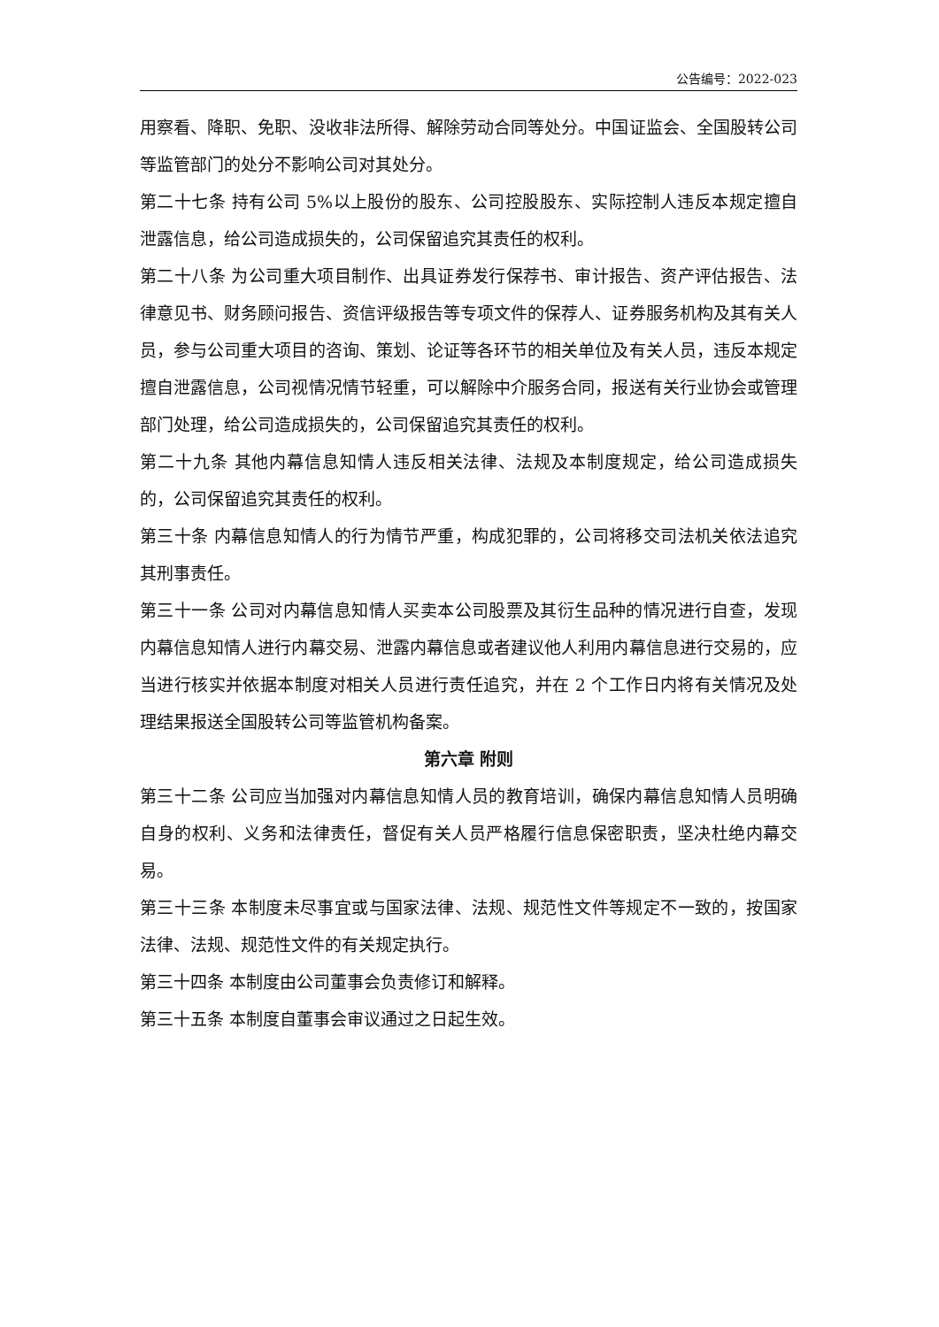公告编号：2022-023
用察看、降职、免职、没收非法所得、解除劳动合同等处分。中国证监会、全国股转公司等监管部门的处分不影响公司对其处分。
第二十七条 持有公司 5%以上股份的股东、公司控股股东、实际控制人违反本规定擅自泄露信息，给公司造成损失的，公司保留追究其责任的权利。
第二十八条 为公司重大项目制作、出具证券发行保荐书、审计报告、资产评估报告、法律意见书、财务顾问报告、资信评级报告等专项文件的保荐人、证券服务机构及其有关人员，参与公司重大项目的咨询、策划、论证等各环节的相关单位及有关人员，违反本规定擅自泄露信息，公司视情况情节轻重，可以解除中介服务合同，报送有关行业协会或管理部门处理，给公司造成损失的，公司保留追究其责任的权利。
第二十九条 其他内幕信息知情人违反相关法律、法规及本制度规定，给公司造成损失的，公司保留追究其责任的权利。
第三十条 内幕信息知情人的行为情节严重，构成犯罪的，公司将移交司法机关依法追究其刑事责任。
第三十一条 公司对内幕信息知情人买卖本公司股票及其衍生品种的情况进行自查，发现内幕信息知情人进行内幕交易、泄露内幕信息或者建议他人利用内幕信息进行交易的，应当进行核实并依据本制度对相关人员进行责任追究，并在 2 个工作日内将有关情况及处理结果报送全国股转公司等监管机构备案。
第六章 附则
第三十二条 公司应当加强对内幕信息知情人员的教育培训，确保内幕信息知情人员明确自身的权利、义务和法律责任，督促有关人员严格履行信息保密职责，坚决杜绝内幕交易。
第三十三条 本制度未尽事宜或与国家法律、法规、规范性文件等规定不一致的，按国家法律、法规、规范性文件的有关规定执行。
第三十四条 本制度由公司董事会负责修订和解释。
第三十五条 本制度自董事会审议通过之日起生效。